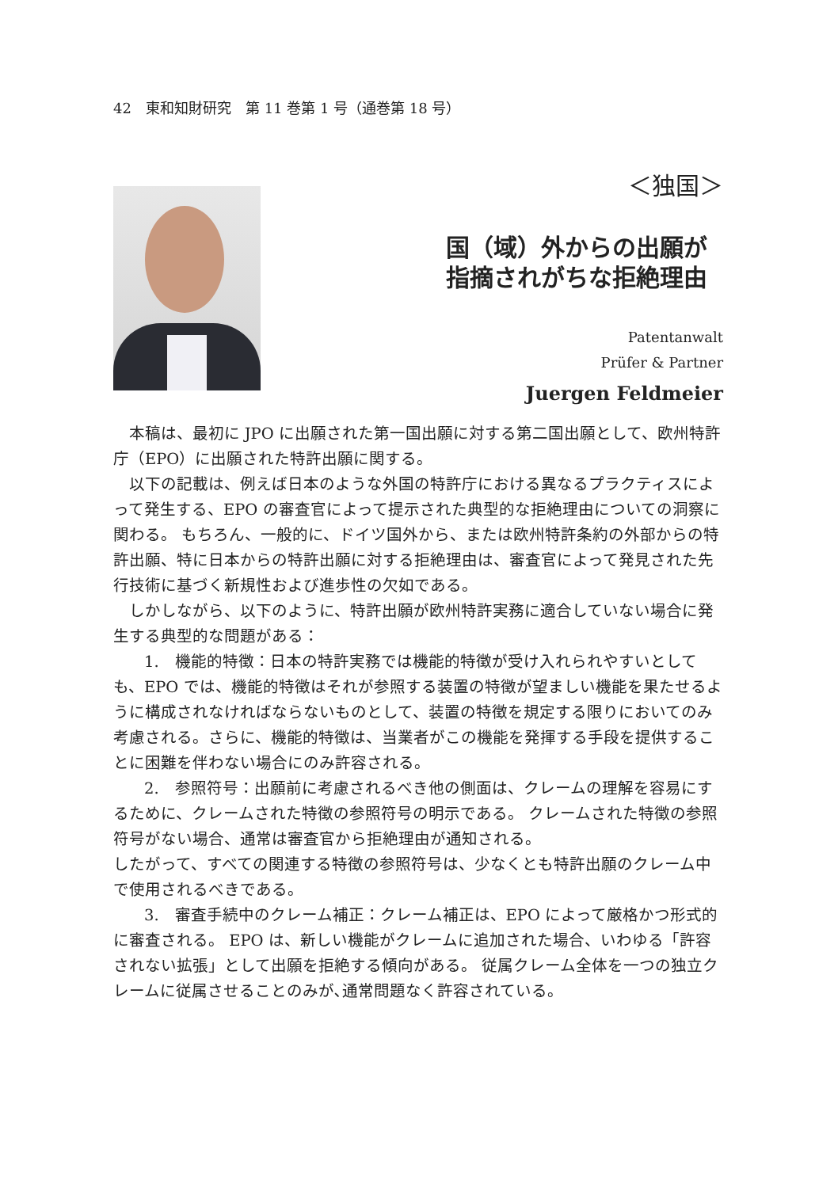42　東和知財研究　第 11 巻第 1 号（通巻第 18 号）
＜独国＞
国（域）外からの出願が
指摘されがちな拒絶理由
Patentanwalt
Prüfer & Partner
Juergen Feldmeier
本稿は、最初に JPO に出願された第一国出願に対する第二国出願として、欧州特許庁（EPO）に出願された特許出願に関する。
以下の記載は、例えば日本のような外国の特許庁における異なるプラクティスによって発生する、EPO の審査官によって提示された典型的な拒絶理由についての洞察に関わる。 もちろん、一般的に、ドイツ国外から、または欧州特許条約の外部からの特許出願、特に日本からの特許出願に対する拒絶理由は、審査官によって発見された先行技術に基づく新規性および進歩性の欠如である。
しかしながら、以下のように、特許出願が欧州特許実務に適合していない場合に発生する典型的な問題がある：
1.　機能的特徴：日本の特許実務では機能的特徴が受け入れられやすいとしても、EPO では、機能的特徴はそれが参照する装置の特徴が望ましい機能を果たせるように構成されなければならないものとして、装置の特徴を規定する限りにおいてのみ考慮される。さらに、機能的特徴は、当業者がこの機能を発揮する手段を提供することに困難を伴わない場合にのみ許容される。
2.　参照符号：出願前に考慮されるべき他の側面は、クレームの理解を容易にするために、クレームされた特徴の参照符号の明示である。 クレームされた特徴の参照符号がない場合、通常は審査官から拒絶理由が通知される。
したがって、すべての関連する特徴の参照符号は、少なくとも特許出願のクレーム中で使用されるべきである。
3.　審査手続中のクレーム補正：クレーム補正は、EPO によって厳格かつ形式的に審査される。 EPO は、新しい機能がクレームに追加された場合、いわゆる「許容されない拡張」として出願を拒絶する傾向がある。 従属クレーム全体を一つの独立クレームに従属させることのみが､通常問題なく許容されている。